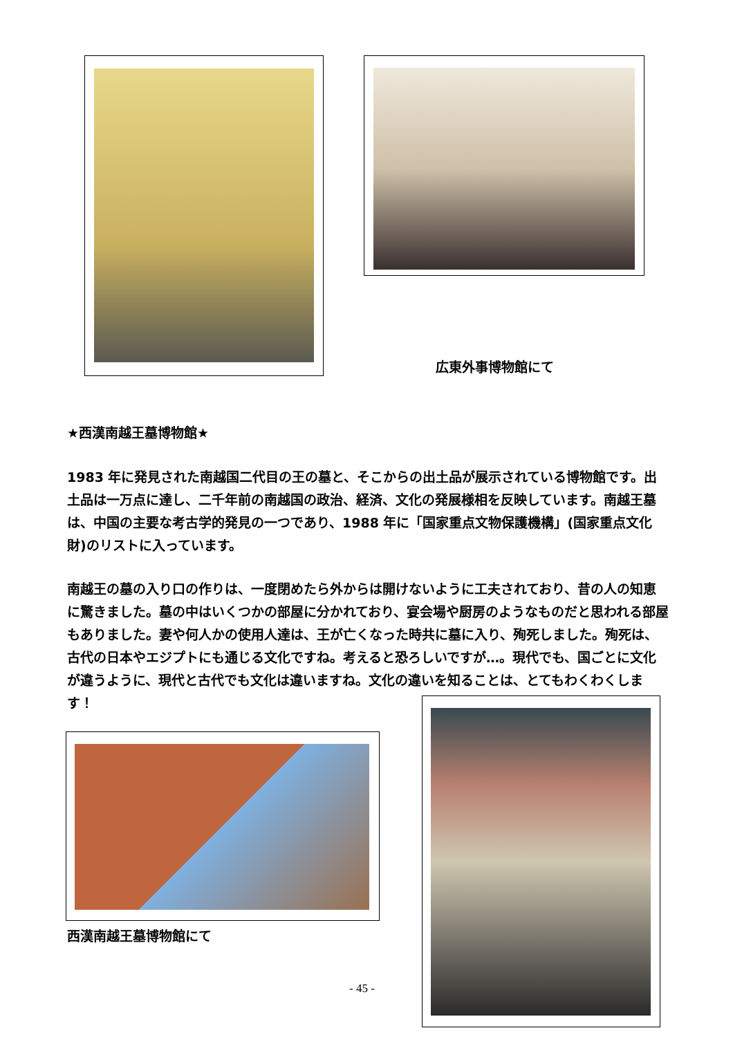広東外事博物館にて
★西漢南越王墓博物館★
1983 年に発見された南越国二代目の王の墓と、そこからの出土品が展示されている博物館です。出土品は一万点に達し、二千年前の南越国の政治、経済、文化の発展様相を反映しています。南越王墓は、中国の主要な考古学的発見の一つであり、1988 年に「国家重点文物保護機構」(国家重点文化財)のリストに入っています。
南越王の墓の入り口の作りは、一度閉めたら外からは開けないように工夫されており、昔の人の知恵に驚きました。墓の中はいくつかの部屋に分かれており、宴会場や厨房のようなものだと思われる部屋もありました。妻や何人かの使用人達は、王が亡くなった時共に墓に入り、殉死しました。殉死は、古代の日本やエジプトにも通じる文化ですね。考えると恐ろしいですが…。現代でも、国ごとに文化が違うように、現代と古代でも文化は違いますね。文化の違いを知ることは、とてもわくわくします！
西漢南越王墓博物館にて
- 45 -